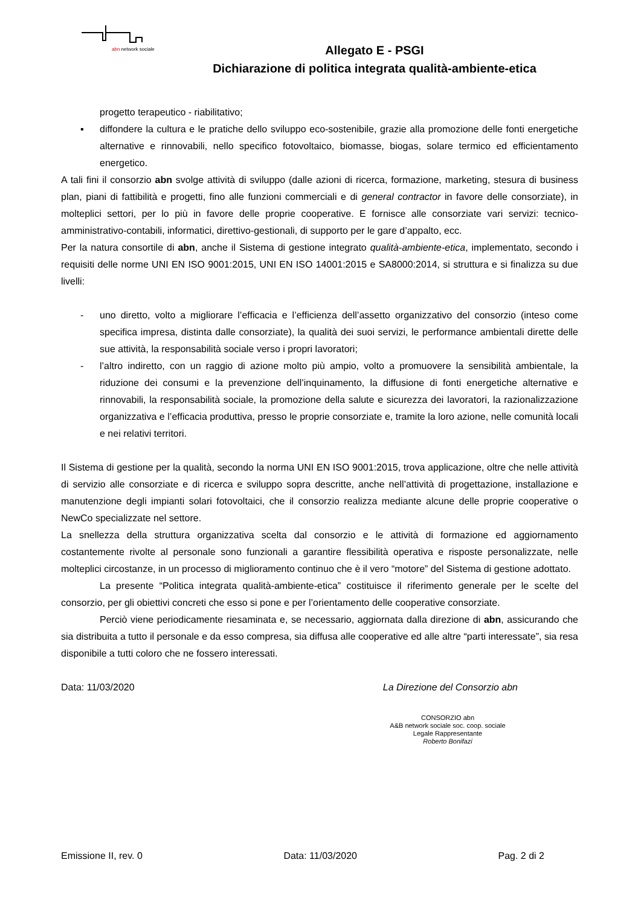abn network sociale
Allegato E - PSGI
Dichiarazione di politica integrata qualità-ambiente-etica
progetto terapeutico - riabilitativo;
▪ diffondere la cultura e le pratiche dello sviluppo eco-sostenibile, grazie alla promozione delle fonti energetiche alternative e rinnovabili, nello specifico fotovoltaico, biomasse, biogas, solare termico ed efficientamento energetico.
A tali fini il consorzio abn svolge attività di sviluppo (dalle azioni di ricerca, formazione, marketing, stesura di business plan, piani di fattibilità e progetti, fino alle funzioni commerciali e di general contractor in favore delle consorziate), in molteplici settori, per lo più in favore delle proprie cooperative. E fornisce alle consorziate vari servizi: tecnico-amministrativo-contabili, informatici, direttivo-gestionali, di supporto per le gare d’appalto, ecc.
Per la natura consortile di abn, anche il Sistema di gestione integrato qualità-ambiente-etica, implementato, secondo i requisiti delle norme UNI EN ISO 9001:2015, UNI EN ISO 14001:2015 e SA8000:2014, si struttura e si finalizza su due livelli:
- uno diretto, volto a migliorare l’efficacia e l’efficienza dell’assetto organizzativo del consorzio (inteso come specifica impresa, distinta dalle consorziate), la qualità dei suoi servizi, le performance ambientali dirette delle sue attività, la responsabilità sociale verso i propri lavoratori;
- l’altro indiretto, con un raggio di azione molto più ampio, volto a promuovere la sensibilità ambientale, la riduzione dei consumi e la prevenzione dell’inquinamento, la diffusione di fonti energetiche alternative e rinnovabili, la responsabilità sociale, la promozione della salute e sicurezza dei lavoratori, la razionalizzazione organizzativa e l’efficacia produttiva, presso le proprie consorziate e, tramite la loro azione, nelle comunità locali e nei relativi territori.
Il Sistema di gestione per la qualità, secondo la norma UNI EN ISO 9001:2015, trova applicazione, oltre che nelle attività di servizio alle consorziate e di ricerca e sviluppo sopra descritte, anche nell’attività di progettazione, installazione e manutenzione degli impianti solari fotovoltaici, che il consorzio realizza mediante alcune delle proprie cooperative o NewCo specializzate nel settore.
La snellezza della struttura organizzativa scelta dal consorzio e le attività di formazione ed aggiornamento costantemente rivolte al personale sono funzionali a garantire flessibilità operativa e risposte personalizzate, nelle molteplici circostanze, in un processo di miglioramento continuo che è il vero “motore” del Sistema di gestione adottato.
La presente “Politica integrata qualità-ambiente-etica” costituisce il riferimento generale per le scelte del consorzio, per gli obiettivi concreti che esso si pone e per l’orientamento delle cooperative consorziate.
Perciò viene periodicamente riesaminata e, se necessario, aggiornata dalla direzione di abn, assicurando che sia distribuita a tutto il personale e da esso compresa, sia diffusa alle cooperative ed alle altre “parti interessate”, sia resa disponibile a tutti coloro che ne fossero interessati.
Data: 11/03/2020 La Direzione del Consorzio abn
CONSORZIO abn
A&B network sociale soc. coop. sociale
Legale Rappresentante
Roberto Bonifazi
Emissione II, rev. 0 Data: 11/03/2020 Pag. 2 di 2